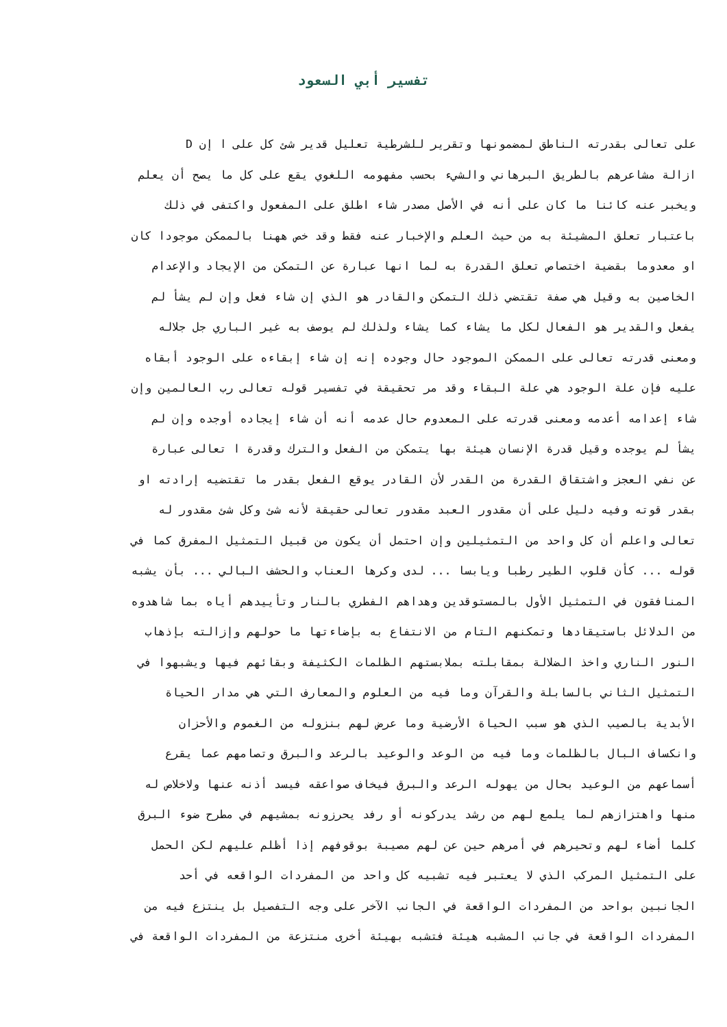تفسير أبي السعود
على تعالى بقدرته الناطق لمضمونها وتقرير للشرطية تعليل قدير شئ كل على ا إن D
ازالة مشاعرهم بالطريق البرهاني والشيء بحسب مفهومه اللغوي يقع على كل ما يصح أن يعلم
ويخبر عنه كائنا ما كان على أنه في الأصل مصدر شاء اطلق على المفعول واكتفى في ذلك
باعتبار تعلق المشيئة به من حيث العلم والإخبار عنه فقط وقد خص ههنا بالممكن موجودا كان
او معدوما بقضية اختصاص تعلق القدرة به لما انها عبارة عن التمكن من الإيجاد والإعدام
الخاصين به وقيل هي صفة تقتضي ذلك التمكن والقادر هو الذي إن شاء فعل وإن لم يشأ لم
يفعل والقدير هو الفعال لكل ما يشاء كما يشاء ولذلك لم يوصف به غير الباري جل جلاله
ومعنى قدرته تعالى على الممكن الموجود حال وجوده إنه إن شاء إبقاءه على الوجود أبقاه
عليه فإن علة الوجود هي علة البقاء وقد مر تحقيقة في تفسير قوله تعالى رب العالمين وإن
شاء إعدامه أعدمه ومعنى قدرته على المعدوم حال عدمه أنه أن شاء إيجاده أوجده وإن لم
يشأ لم يوجده وقيل قدرة الإنسان هيئة بها يتمكن من الفعل والترك وقدرة ا تعالى عبارة
عن نفي العجز واشتقاق القدرة من القدر لأن القادر يوقع الفعل بقدر ما تقتضيه إرادته او
بقدر قوته وفيه دليل على أن مقدور العبد مقدور تعالى حقيقة لأنه شئ وكل شئ مقدور له
تعالى واعلم أن كل واحد من التمثيلين وإن احتمل أن يكون من قبيل التمثيل المفرق كما في
قوله ... كأن قلوب الطير رطبا ويابسا ... لدى وكرها العناب والحشف البالي ... بأن يشبه
المنافقون في التمثيل الأول بالمستوقدين وهداهم الفطري بالنار وتأييدهم أياه بما شاهدوه
من الدلائل باستيقادها وتمكنهم التام من الانتفاع به بإضاءتها ما حولهم وإزالته بإذهاب
النور الناري واخذ الضلالة بمقابلته بملابستهم الظلمات الكثيفة وبقائهم فيها ويشبهوا في
التمثيل الثاني بالسابلة والقرآن وما فيه من العلوم والمعارف التي هي مدار الحياة
الأبدية بالصيب الذي هو سبب الحياة الأرضية وما عرض لهم بنزوله من الغموم والأحزان
وانكساف البال بالظلمات وما فيه من الوعد والوعيد بالرعد والبرق وتصامهم عما يقرع
أسماعهم من الوعيد بحال من يهوله الرعد والبرق فيخاف صواعقه فيسد أذنه عنها ولاخلاص له
منها واهتزازهم لما يلمع لهم من رشد يدركونه أو رفد يحرزونه بمشيهم في مطرح ضوء البرق
كلما أضاء لهم وتحيرهم في أمرهم حين عن لهم مصيبة بوقوفهم إذا أظلم عليهم لكن الحمل
على التمثيل المركب الذي لا يعتبر فيه تشبيه كل واحد من المفردات الواقعه في أحد
الجانبين بواحد من المفردات الواقعة في الجانب الآخر على وجه التفصيل بل ينتزع فيه من
المفردات الواقعة في جانب المشبه هيئة فتشبه بهيئة أخرى منتزعة من المفردات الواقعة في